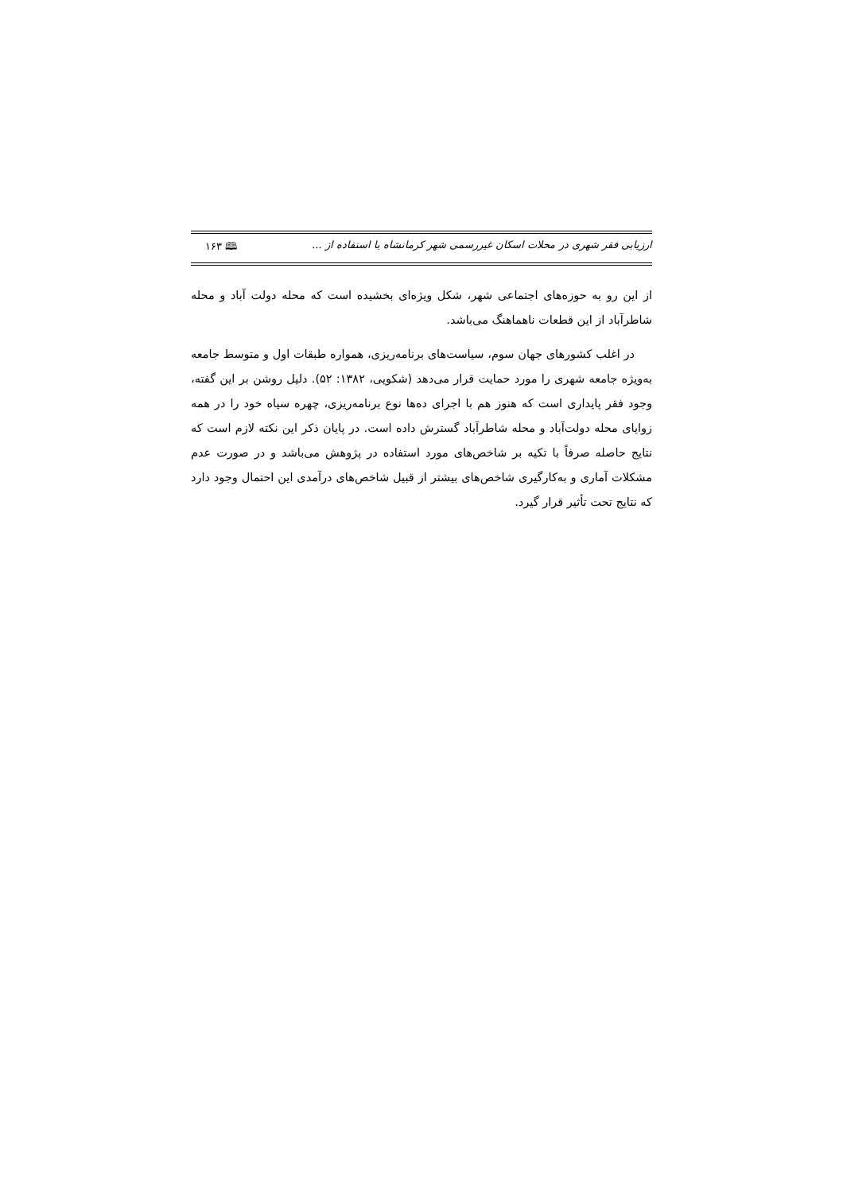ارزیابی فقر شهری در محلات اسکان غیررسمی شهر کرمانشاه با استفاده از ... 🕮 ۱۶۳
از این رو به حوزه‌های اجتماعی شهر، شکل ویژه‌ای بخشیده است که محله دولت آباد و محله شاطرآباد از این قطعات ناهماهنگ می‌باشد.
در اغلب کشورهای جهان سوم، سیاست‌های برنامه‌ریزی، همواره طبقات اول و متوسط جامعه به‌ویژه جامعه شهری را مورد حمایت قرار می‌دهد (شکویی، ۱۳۸۲: ۵۲). دلیل روشن بر این گفته، وجود فقر پایداری است که هنوز هم با اجرای ده‌ها نوع برنامه‌ریزی، چهره سیاه خود را در همه زوایای محله دولت‌آباد و محله شاطرآباد گسترش داده است. در پایان ذکر این نکته لازم است که نتایج حاصله صرفاً با تکیه بر شاخص‌های مورد استفاده در پژوهش می‌باشد و در صورت عدم مشکلات آماری و به‌کارگیری شاخص‌های بیشتر از قبیل شاخص‌های درآمدی این احتمال وجود دارد که نتایج تحت تأثیر قرار گیرد.